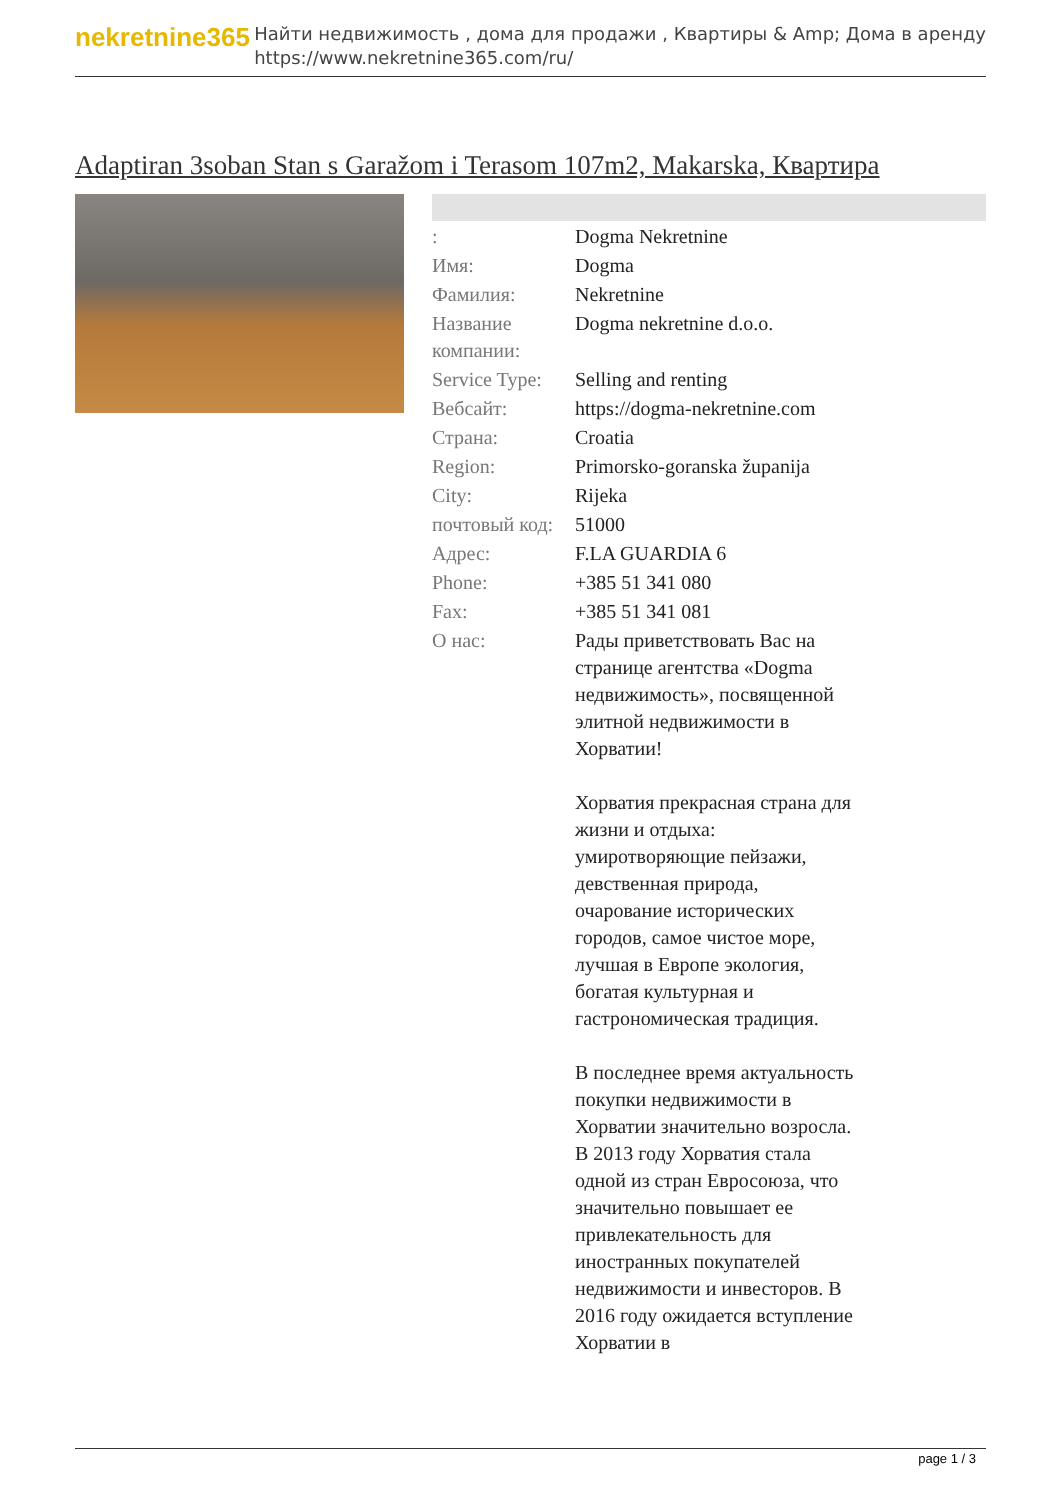nekretnine365
Найти недвижимость , дома для продажи , Квартиры & Amp; Дома в аренду
https://www.nekretnine365.com/ru/
Adaptiran 3soban Stan s Garažom i Terasom 107m2, Makarska, Квартира
| : | Dogma Nekretnine |
| Имя: | Dogma |
| Фамилия: | Nekretnine |
| Название компании: | Dogma nekretnine d.o.o. |
| Service Type: | Selling and renting |
| Вебсайт: | https://dogma-nekretnine.com |
| Страна: | Croatia |
| Region: | Primorsko-goranska županija |
| City: | Rijeka |
| почтовый код: | 51000 |
| Адрес: | F.LA GUARDIA 6 |
| Phone: | +385 51 341 080 |
| Fax: | +385 51 341 081 |
| О нас: | Рады приветствовать Вас на странице агентства «Dogma недвижимость», посвященной элитной недвижимости в Хорватии! Хорватия прекрасная страна для жизни и отдыха: умиротворяющие пейзажи, девственная природа, очарование исторических городов, самое чистое море, лучшая в Европе экология, богатая культурная и гастрономическая традиция. В последнее время актуальность покупки недвижимости в Хорватии значительно возросла. В 2013 году Хорватия стала одной из стран Евросоюза, что значительно повышает ее привлекательность для иностранных покупателей недвижимости и инвесторов. В 2016 году ожидается вступление Хорватии в |
page 1 / 3